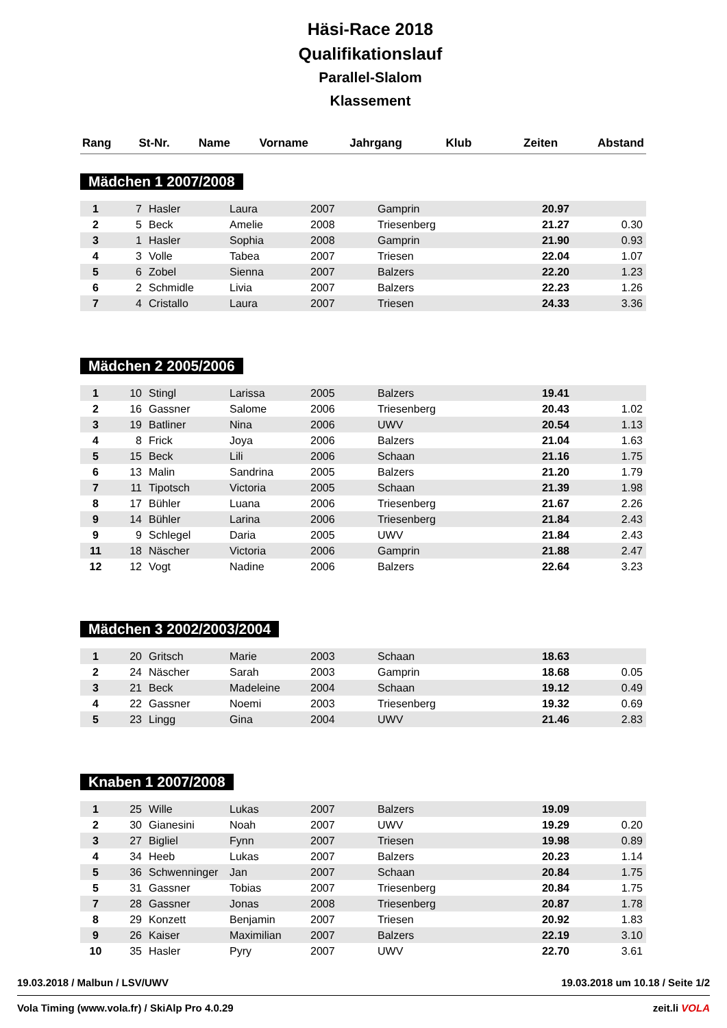Häsi-Race 2018
Qualifikationslauf
Parallel-Slalom
Klassement
| Rang | St-Nr. | Name | Vorname | Jahrgang | Klub | Zeiten | Abstand |
| --- | --- | --- | --- | --- | --- | --- | --- |
Mädchen 1 2007/2008
| 1 | 7 | Hasler | Laura | 2007 | Gamprin | 20.97 | |
| 2 | 5 | Beck | Amelie | 2008 | Triesenberg | 21.27 | 0.30 |
| 3 | 1 | Hasler | Sophia | 2008 | Gamprin | 21.90 | 0.93 |
| 4 | 3 | Volle | Tabea | 2007 | Triesen | 22.04 | 1.07 |
| 5 | 6 | Zobel | Sienna | 2007 | Balzers | 22.20 | 1.23 |
| 6 | 2 | Schmidle | Livia | 2007 | Balzers | 22.23 | 1.26 |
| 7 | 4 | Cristallo | Laura | 2007 | Triesen | 24.33 | 3.36 |
Mädchen 2 2005/2006
| 1 | 10 | Stingl | Larissa | 2005 | Balzers | 19.41 | |
| 2 | 16 | Gassner | Salome | 2006 | Triesenberg | 20.43 | 1.02 |
| 3 | 19 | Batliner | Nina | 2006 | UWV | 20.54 | 1.13 |
| 4 | 8 | Frick | Joya | 2006 | Balzers | 21.04 | 1.63 |
| 5 | 15 | Beck | Lili | 2006 | Schaan | 21.16 | 1.75 |
| 6 | 13 | Malin | Sandrina | 2005 | Balzers | 21.20 | 1.79 |
| 7 | 11 | Tipotsch | Victoria | 2005 | Schaan | 21.39 | 1.98 |
| 8 | 17 | Bühler | Luana | 2006 | Triesenberg | 21.67 | 2.26 |
| 9 | 14 | Bühler | Larina | 2006 | Triesenberg | 21.84 | 2.43 |
| 9 | 9 | Schlegel | Daria | 2005 | UWV | 21.84 | 2.43 |
| 11 | 18 | Näscher | Victoria | 2006 | Gamprin | 21.88 | 2.47 |
| 12 | 12 | Vogt | Nadine | 2006 | Balzers | 22.64 | 3.23 |
Mädchen 3 2002/2003/2004
| 1 | 20 | Gritsch | Marie | 2003 | Schaan | 18.63 | |
| 2 | 24 | Näscher | Sarah | 2003 | Gamprin | 18.68 | 0.05 |
| 3 | 21 | Beck | Madeleine | 2004 | Schaan | 19.12 | 0.49 |
| 4 | 22 | Gassner | Noemi | 2003 | Triesenberg | 19.32 | 0.69 |
| 5 | 23 | Lingg | Gina | 2004 | UWV | 21.46 | 2.83 |
Knaben 1 2007/2008
| 1 | 25 | Wille | Lukas | 2007 | Balzers | 19.09 | |
| 2 | 30 | Gianesini | Noah | 2007 | UWV | 19.29 | 0.20 |
| 3 | 27 | Bigliel | Fynn | 2007 | Triesen | 19.98 | 0.89 |
| 4 | 34 | Heeb | Lukas | 2007 | Balzers | 20.23 | 1.14 |
| 5 | 36 | Schwenninger | Jan | 2007 | Schaan | 20.84 | 1.75 |
| 5 | 31 | Gassner | Tobias | 2007 | Triesenberg | 20.84 | 1.75 |
| 7 | 28 | Gassner | Jonas | 2008 | Triesenberg | 20.87 | 1.78 |
| 8 | 29 | Konzett | Benjamin | 2007 | Triesen | 20.92 | 1.83 |
| 9 | 26 | Kaiser | Maximilian | 2007 | Balzers | 22.19 | 3.10 |
| 10 | 35 | Hasler | Pyry | 2007 | UWV | 22.70 | 3.61 |
19.03.2018 / Malbun / LSV/UWV 19.03.2018 um 10.18 / Seite 1/2
Vola Timing (www.vola.fr) / SkiAlp Pro 4.0.29 zeit.li VOLA